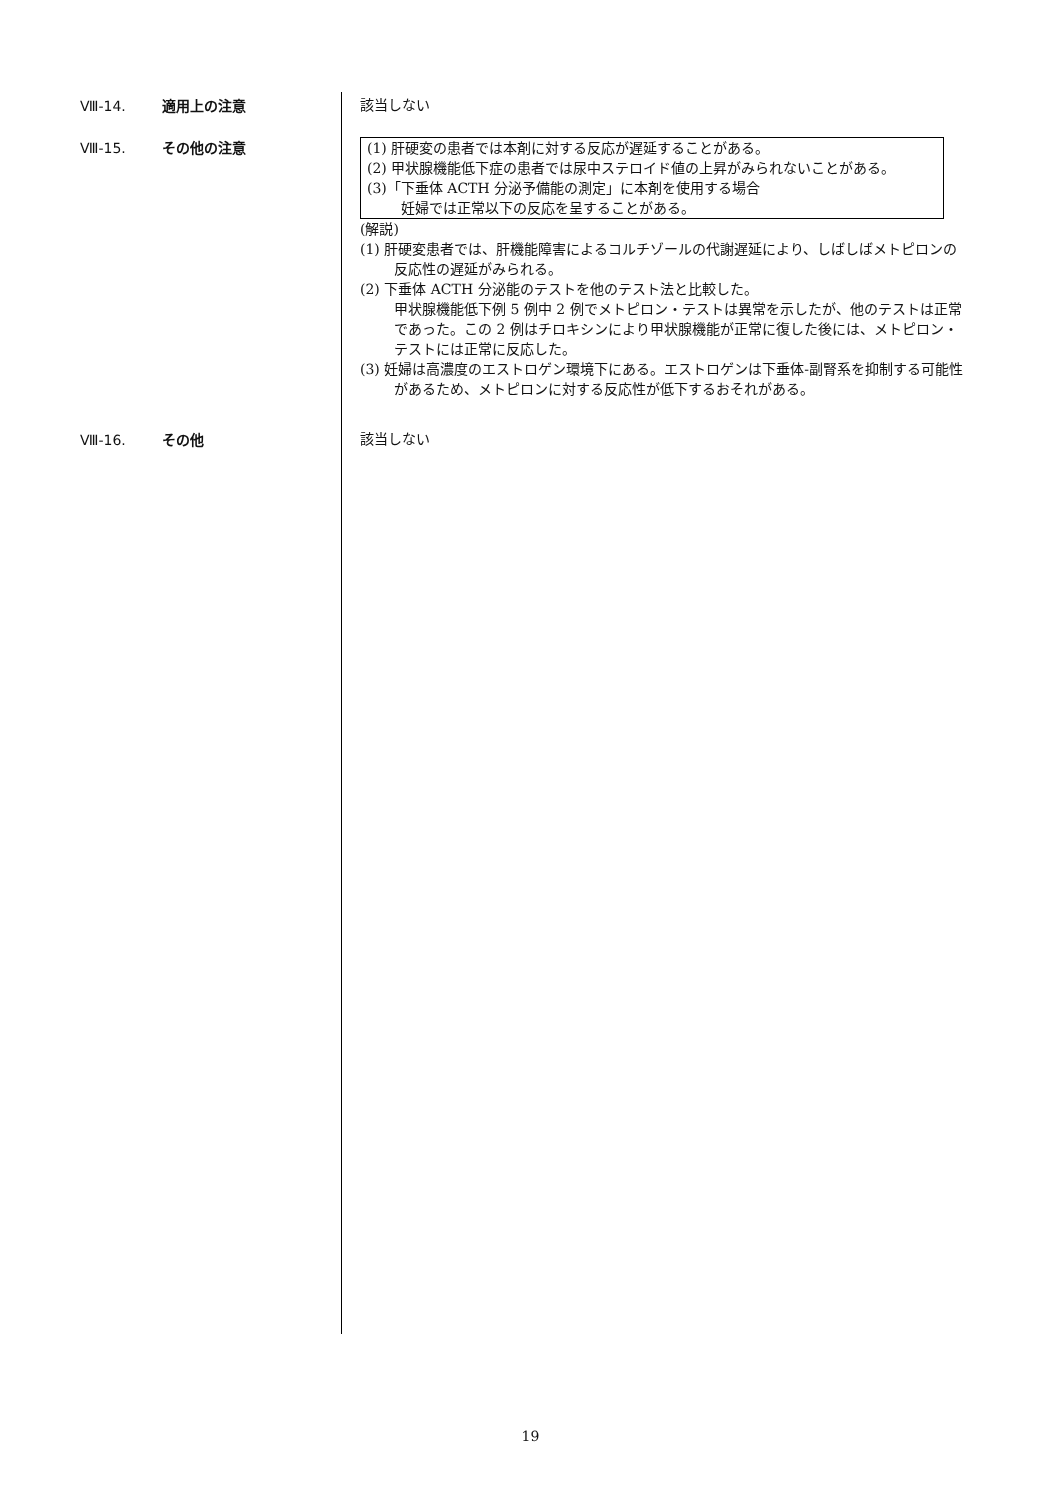Ⅷ-14. 適用上の注意
該当しない
Ⅷ-15. その他の注意
(1) 肝硬変の患者では本剤に対する反応が遅延することがある。
(2) 甲状腺機能低下症の患者では尿中ステロイド値の上昇がみられないことがある。
(3)「下垂体 ACTH 分泌予備能の測定」に本剤を使用する場合
妊婦では正常以下の反応を呈することがある。
(解説)
(1) 肝硬変患者では、肝機能障害によるコルチゾールの代謝遅延により、しばしばメトピロンの反応性の遅延がみられる。
(2) 下垂体 ACTH 分泌能のテストを他のテスト法と比較した。
甲状腺機能低下例 5 例中 2 例でメトピロン・テストは異常を示したが、他のテストは正常であった。この 2 例はチロキシンにより甲状腺機能が正常に復した後には、メトピロン・テストには正常に反応した。
(3) 妊婦は高濃度のエストロゲン環境下にある。エストロゲンは下垂体-副腎系を抑制する可能性があるため、メトピロンに対する反応性が低下するおそれがある。
Ⅷ-16. その他
該当しない
19